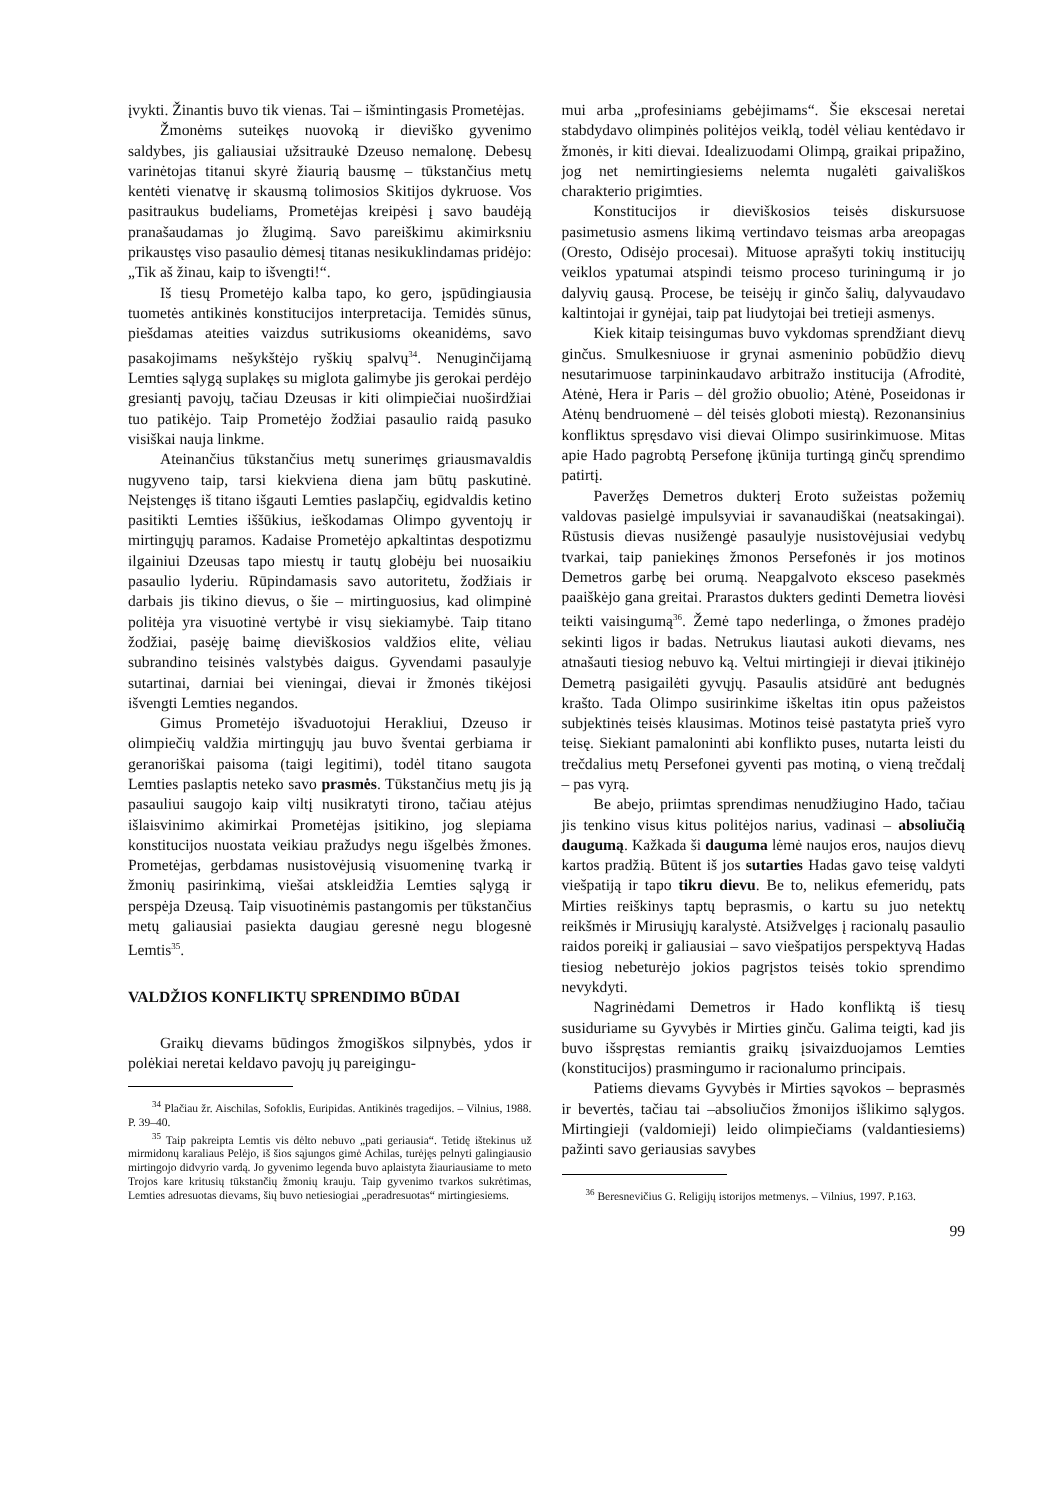įvykti. Žinantis buvo tik vienas. Tai – išmintingasis Prometėjas.
Žmonėms suteikęs nuovoką ir dieviško gyvenimo saldybes, jis galiausiai užsitraukė Dzeuso nemalonę. Debesų varinėtojas titanui skyrė žiaurią bausmę – tūkstančius metų kentėti vienatvę ir skausmą tolimosios Skitijos dykruose. Vos pasitraukus budeliams, Prometėjas kreipėsi į savo baudėją pranašaudamas jo žlugimą. Savo pareiškimu akimirksniu prikaustęs viso pasaulio dėmesį titanas nesikuklindamas pridėjo: „Tik aš žinau, kaip to išvengti!“.
Iš tiesų Prometėjo kalba tapo, ko gero, įspūdingiausia tuometės antikinės konstitucijos interpretacija. Temidės sūnus, piešdamas ateities vaizdus sutrikusioms okeanidėms, savo pasakojimams nešykštėjo ryškių spalvų<sup>34</sup>. Nenuginčijamą Lemties sąlygą suplakęs su miglota galimybe jis gerokai perdėjo gresiantį pavojų, tačiau Dzeusas ir kiti olimpiečiai nuoširdžiai tuo patikėjo. Taip Prometėjo žodžiai pasaulio raidą pasuko visiškai nauja linkme.
Ateinančius tūkstančius metų sunerimęs griausmavaldis nugyveno taip, tarsi kiekviena diena jam būtų paskutinė. Neįstengęs iš titano išgauti Lemties paslapčių, egidvaldis ketino pasitikti Lemties iššūkius, ieškodamas Olimpo gyventojų ir mirtingųjų paramos. Kadaise Prometėjo apkaltintas despotizmu ilgainiui Dzeusas tapo miestų ir tautų globėju bei nuosaikiu pasaulio lyderiu. Rūpindamasis savo autoritetu, žodžiais ir darbais jis tikino dievus, o šie – mirtinguosius, kad olimpinė politėja yra visuotinė vertybė ir visų siekiamybė. Taip titano žodžiai, pasėję baimę dieviškosios valdžios elite, vėliau subrandino teisinės valstybės daigus. Gyvendami pasaulyje sutartinai, darniai bei vieningai, dievai ir žmonės tikėjosi išvengti Lemties negandos.
Gimus Prometėjo išvaduotojui Herakliui, Dzeuso ir olimpiečių valdžia mirtingųjų jau buvo šventai gerbiama ir geranoriškai paisoma (taigi legitimi), todėl titano saugota Lemties paslaptis neteko savo prasmės. Tūkstančius metų jis ją pasauliui saugojo kaip viltį nusikratyti tirono, tačiau atėjus išlaisvinimo akimirkai Prometėjas įsitikino, jog slepiama konstitucijos nuostata veikiau pražudys negu išgelbės žmones. Prometėjas, gerbdamas nusistovėjusią visuomeninę tvarką ir žmonių pasirinkimą, viešai atskleidžia Lemties sąlygą ir perspėja Dzeusą. Taip visuotinėmis pastangomis per tūkstančius metų galiausiai pasiekta daugiau geresnė negu blogesnė Lemtis<sup>35</sup>.
VALDŽIOS KONFLIKTŲ SPRENDIMO BŪDAI
Graikų dievams būdingos žmogiškos silpnybės, ydos ir polėkiai neretai keldavo pavojų jų pareigingu-
<sup>34</sup> Plačiau žr. Aischilas, Sofoklis, Euripidas. Antikinės tragedijos. – Vilnius, 1988. P. 39–40.
<sup>35</sup> Taip pakreipta Lemtis vis dėlto nebuvo „pati geriausia“. Tetidę ištekinus už mirmidonų karaliaus Pelėjo, iš šios sąjungos gimė Achilas, turėjęs pelnyti galingiausio mirtingojo didvyrio vardą. Jo gyvenimo legenda buvo aplaistyta žiauriausiame to meto Trojos kare kritusių tūkstančių žmonių krauju. Taip gyvenimo tvarkos sukrėtimas, Lemties adresuotas dievams, šių buvo netiesiogiai „peradresuotas“ mirtingiesiems.
mui arba „profesiniams gebėjimams“. Šie ekscesai neretai stabdydavo olimpinės politėjos veiklą, todėl vėliau kentėdavo ir žmonės, ir kiti dievai. Idealizuodami Olimpą, graikai pripažino, jog net nemirtingiesiems nelemta nugalėti gaivališkos charakterio prigimties.
Konstitucijos ir dieviškosios teisės diskursuose pasimetusio asmens likimą vertindavo teismas arba areopagas (Oresto, Odisėjo procesai). Mituose aprašyti tokių institucijų veiklos ypatumai atspindi teismo proceso turiningumą ir jo dalyvių gausą. Procese, be teisėjų ir ginčo šalių, dalyvaudavo kaltintojai ir gynėjai, taip pat liudytojai bei tretieji asmenys.
Kiek kitaip teisingumas buvo vykdomas sprendžiant dievų ginčus. Smulkesniuose ir grynai asmeninio pobūdžio dievų nesutarimuose tarpininkaudavo arbitražo institucija (Afroditė, Atėnė, Hera ir Paris – dėl grožio obuolio; Atėnė, Poseidonas ir Atėnų bendruomenė – dėl teisės globoti miestą). Rezonansinius konfliktus spręsdavo visi dievai Olimpo susirinkimuose. Mitas apie Hado pagrobtą Persefonę įkūnija turtingą ginčų sprendimo patirtį.
Paveržęs Demetros dukterį Eroto sužeistas požemių valdovas pasielgė impulsyviai ir savanaudiškai (neatsakingai). Rūstusis dievas nusižengė pasaulyje nusistovėjusiai vedybų tvarkai, taip paniekinęs žmonos Persefonės ir jos motinos Demetros garbę bei orumą. Neapgalvoto eksceso pasekmės paaiškėjo gana greitai. Prarastos dukters gedinti Demetra liovėsi teikti vaisingumą<sup>36</sup>. Žemė tapo nederlinga, o žmones pradėjo sekinti ligos ir badas. Netrukus liautasi aukoti dievams, nes atnašauti tiesiog nebuvo ką. Veltui mirtingieji ir dievai įtikinėjo Demetrą pasigailėti gyvųjų. Pasaulis atsidūrė ant bedugnės krašto. Tada Olimpo susirinkime iškeltas itin opus pažeistos subjektinės teisės klausimas. Motinos teisė pastatyta prieš vyro teisę. Siekiant pamaloninti abi konflikto puses, nutarta leisti du trečdalius metų Persefonei gyventi pas motiną, o vieną trečdalį – pas vyrą.
Be abejo, priimtas sprendimas nenudžiugino Hado, tačiau jis tenkino visus kitus politėjos narius, vadinasi – absoliučią daugumą. Kažkada ši dauguma lėmė naujos eros, naujos dievų kartos pradžią. Būtent iš jos sutarties Hadas gavo teisę valdyti viešpatiją ir tapo tikru dievu. Be to, nelikus efemeridų, pats Mirties reiškinys taptų beprasmis, o kartu su juo netektų reikšmės ir Mirusiųjų karalystė. Atsižvelgęs į racionalų pasaulio raidos poreikį ir galiausiai – savo viešpatijos perspektyvą Hadas tiesiog nebeturėjo jokios pagrįstos teisės tokio sprendimo nevykdyti.
Nagrinėdami Demetros ir Hado konfliktą iš tiesų susiduriame su Gyvybės ir Mirties ginču. Galima teigti, kad jis buvo išspręstas remiantis graikų įsivaizduojamos Lemties (konstitucijos) prasmingumo ir racionalumo principais.
Patiems dievams Gyvybės ir Mirties sąvokos – beprasmės ir bevertės, tačiau tai –absoliučios žmonijos išlikimo sąlygos. Mirtingieji (valdomieji) leido olimpiečiams (valdantiesiems) pažinti savo geriausias savybes
<sup>36</sup> Beresnevičius G. Religijų istorijos metmenys. – Vilnius, 1997. P.163.
99